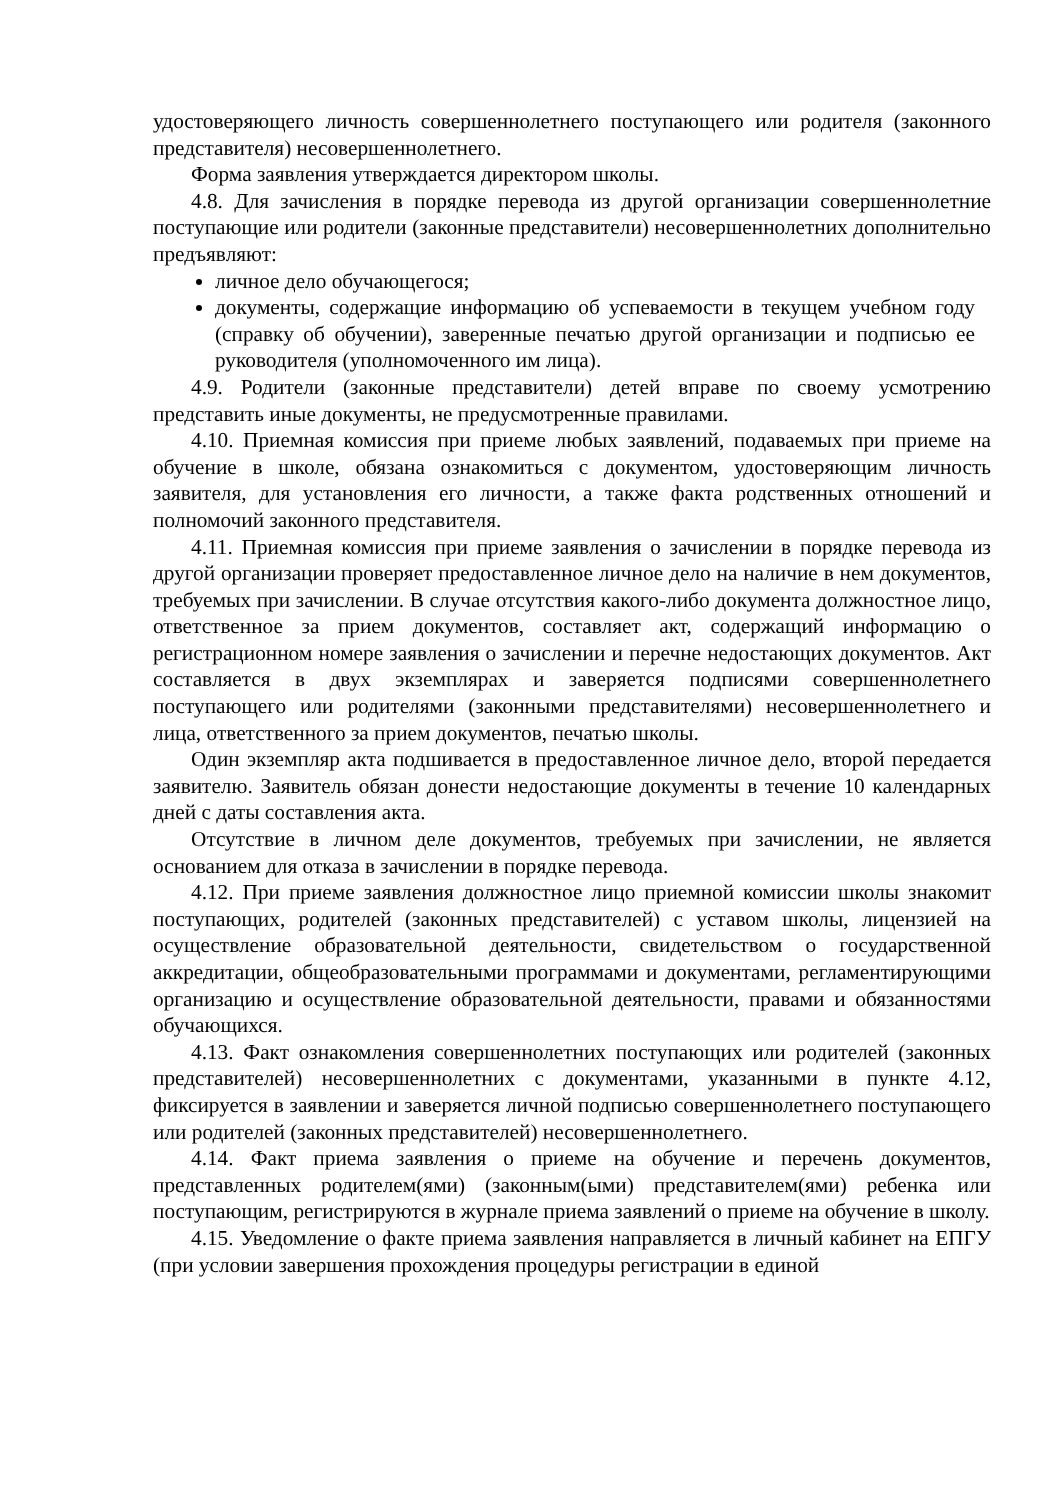удостоверяющего личность совершеннолетнего поступающего или родителя (законного представителя) несовершеннолетнего.
Форма заявления утверждается директором школы.
4.8. Для зачисления в порядке перевода из другой организации совершеннолетние поступающие или родители (законные представители) несовершеннолетних дополнительно предъявляют:
личное дело обучающегося;
документы, содержащие информацию об успеваемости в текущем учебном году (справку об обучении), заверенные печатью другой организации и подписью ее руководителя (уполномоченного им лица).
4.9. Родители (законные представители) детей вправе по своему усмотрению представить иные документы, не предусмотренные правилами.
4.10. Приемная комиссия при приеме любых заявлений, подаваемых при приеме на обучение в школе, обязана ознакомиться с документом, удостоверяющим личность заявителя, для установления его личности, а также факта родственных отношений и полномочий законного представителя.
4.11. Приемная комиссия при приеме заявления о зачислении в порядке перевода из другой организации проверяет предоставленное личное дело на наличие в нем документов, требуемых при зачислении. В случае отсутствия какого-либо документа должностное лицо, ответственное за прием документов, составляет акт, содержащий информацию о регистрационном номере заявления о зачислении и перечне недостающих документов. Акт составляется в двух экземплярах и заверяется подписями совершеннолетнего поступающего или родителями (законными представителями) несовершеннолетнего и лица, ответственного за прием документов, печатью школы.
Один экземпляр акта подшивается в предоставленное личное дело, второй передается заявителю. Заявитель обязан донести недостающие документы в течение 10 календарных дней с даты составления акта.
Отсутствие в личном деле документов, требуемых при зачислении, не является основанием для отказа в зачислении в порядке перевода.
4.12. При приеме заявления должностное лицо приемной комиссии школы знакомит поступающих, родителей (законных представителей) с уставом школы, лицензией на осуществление образовательной деятельности, свидетельством о государственной аккредитации, общеобразовательными программами и документами, регламентирующими организацию и осуществление образовательной деятельности, правами и обязанностями обучающихся.
4.13. Факт ознакомления совершеннолетних поступающих или родителей (законных представителей) несовершеннолетних с документами, указанными в пункте 4.12, фиксируется в заявлении и заверяется личной подписью совершеннолетнего поступающего или родителей (законных представителей) несовершеннолетнего.
4.14. Факт приема заявления о приеме на обучение и перечень документов, представленных родителем(ями) (законным(ыми) представителем(ями) ребенка или поступающим, регистрируются в журнале приема заявлений о приеме на обучение в школу.
4.15. Уведомление о факте приема заявления направляется в личный кабинет на ЕПГУ (при условии завершения прохождения процедуры регистрации в единой